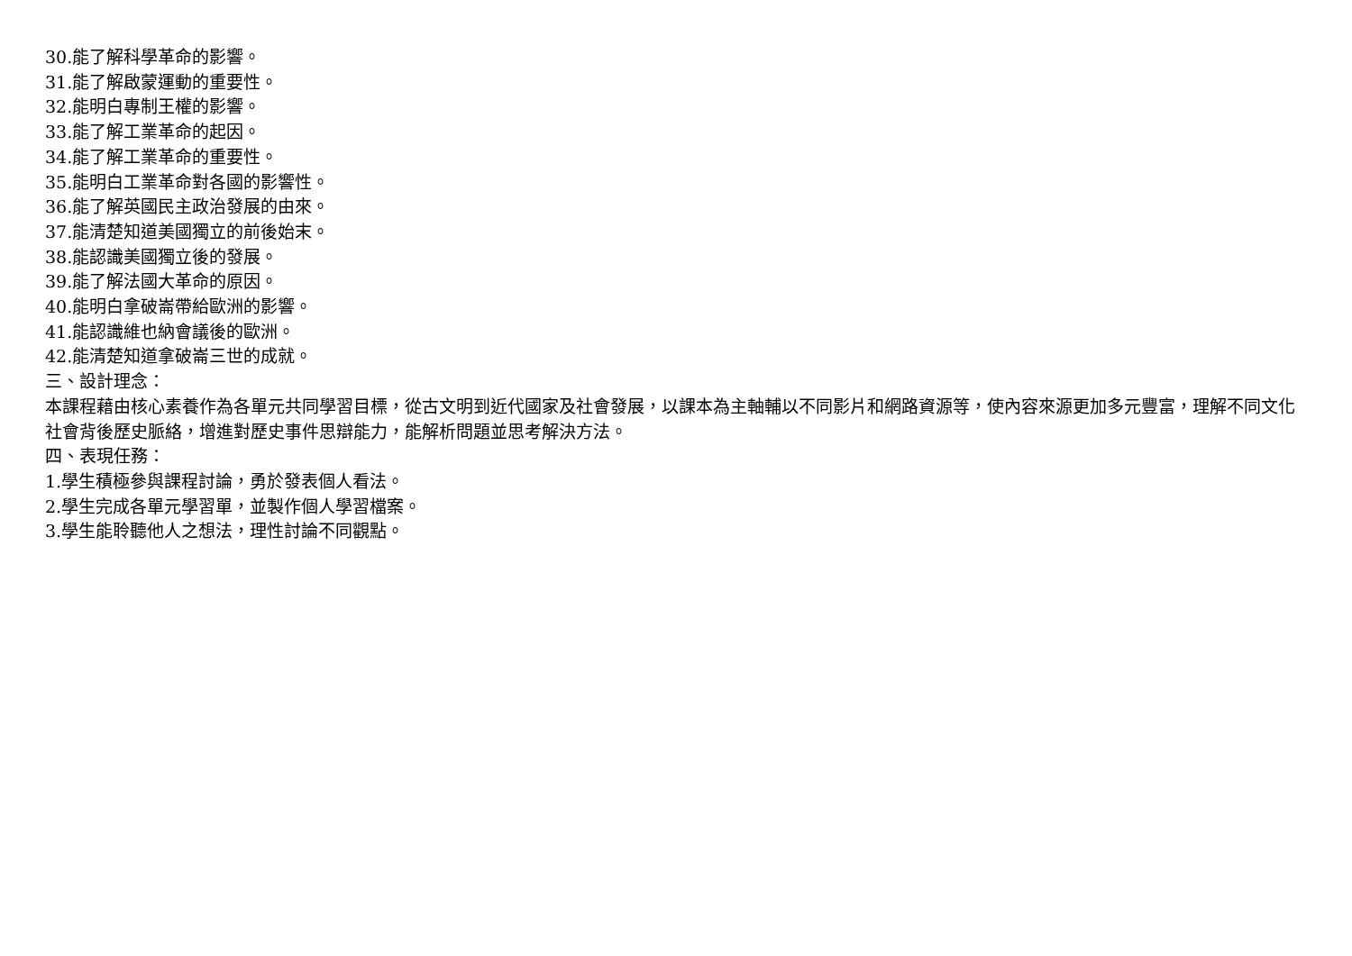30.能了解科學革命的影響。
31.能了解啟蒙運動的重要性。
32.能明白專制王權的影響。
33.能了解工業革命的起因。
34.能了解工業革命的重要性。
35.能明白工業革命對各國的影響性。
36.能了解英國民主政治發展的由來。
37.能清楚知道美國獨立的前後始末。
38.能認識美國獨立後的發展。
39.能了解法國大革命的原因。
40.能明白拿破崙帶給歐洲的影響。
41.能認識維也納會議後的歐洲。
42.能清楚知道拿破崙三世的成就。
三、設計理念：
本課程藉由核心素養作為各單元共同學習目標，從古文明到近代國家及社會發展，以課本為主軸輔以不同影片和網路資源等，使內容來源更加多元豐富，理解不同文化社會背後歷史脈絡，增進對歷史事件思辯能力，能解析問題並思考解決方法。
四、表現任務：
1.學生積極參與課程討論，勇於發表個人看法。
2.學生完成各單元學習單，並製作個人學習檔案。
3.學生能聆聽他人之想法，理性討論不同觀點。